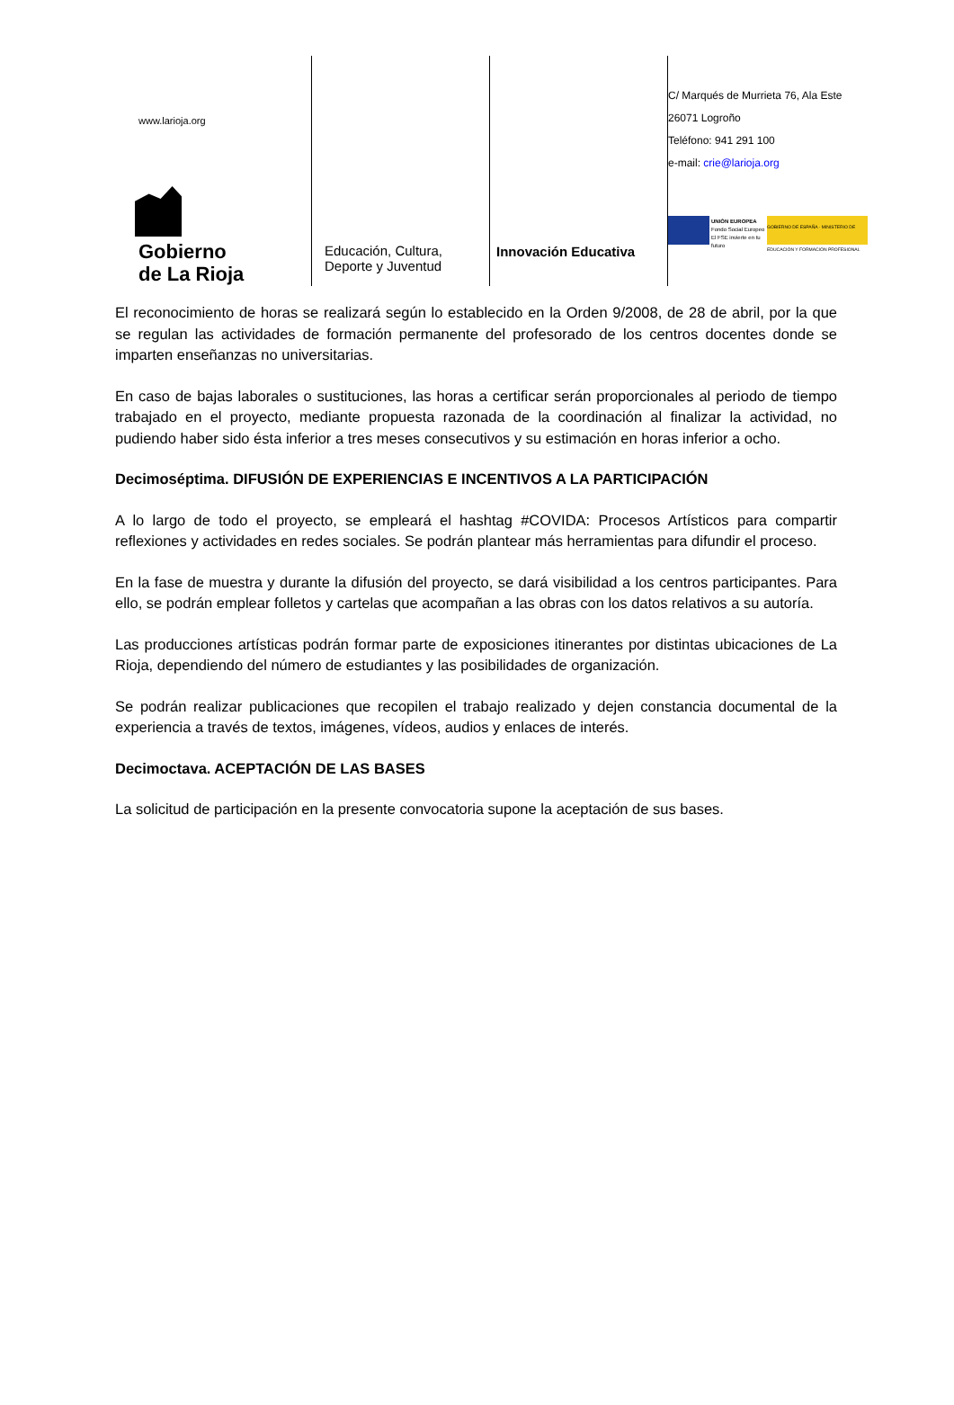www.larioja.org
Gobierno
de La Rioja
Educación, Cultura,
Deporte y Juventud
Innovación Educativa
C/ Marqués de Murrieta 76, Ala Este
26071 Logroño
Teléfono: 941 291 100
e-mail: crie@larioja.org
UNIÓN EUROPEA
Fondo Social Europeo
El FSE invierte en tu futuro
GOBIERNO DE ESPAÑA · MINISTERIO DE EDUCACIÓN Y FORMACIÓN PROFESIONAL
El reconocimiento de horas se realizará según lo establecido en la Orden 9/2008, de 28 de abril, por la que se regulan las actividades de formación permanente del profesorado de los centros docentes donde se imparten enseñanzas no universitarias.
En caso de bajas laborales o sustituciones, las horas a certificar serán proporcionales al periodo de tiempo trabajado en el proyecto, mediante propuesta razonada de la coordinación al finalizar la actividad, no pudiendo haber sido ésta inferior a tres meses consecutivos y su estimación en horas inferior a ocho.
Decimoséptima. DIFUSIÓN DE EXPERIENCIAS E INCENTIVOS A LA PARTICIPACIÓN
A lo largo de todo el proyecto, se empleará el hashtag #COVIDA: Procesos Artísticos para compartir reflexiones y actividades en redes sociales. Se podrán plantear más herramientas para difundir el proceso.
En la fase de muestra y durante la difusión del proyecto, se dará visibilidad a los centros participantes. Para ello, se podrán emplear folletos y cartelas que acompañan a las obras con los datos relativos a su autoría.
Las producciones artísticas podrán formar parte de exposiciones itinerantes por distintas ubicaciones de La Rioja, dependiendo del número de estudiantes y las posibilidades de organización.
Se podrán realizar publicaciones que recopilen el trabajo realizado y dejen constancia documental de la experiencia a través de textos, imágenes, vídeos, audios y enlaces de interés.
Decimoctava. ACEPTACIÓN DE LAS BASES
La solicitud de participación en la presente convocatoria supone la aceptación de sus bases.